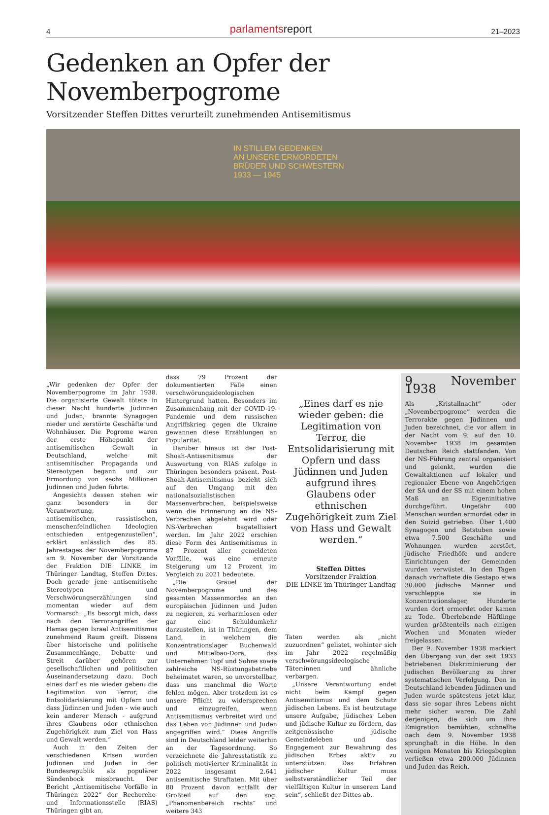4 parlamentsreport 21–2023
Gedenken an Opfer der Novemberpogrome
Vorsitzender Steffen Dittes verurteilt zunehmenden Antisemitismus
IN STILLEM GEDENKEN
AN UNSERE ERMORDETEN
BRÜDER UND SCHWESTERN
1933 — 1945
„Wir gedenken der Opfer der Novemberpogrome im Jahr 1938. Die organisierte Gewalt tötete in dieser Nacht hunderte Jüdinnen und Juden, brannte Synagogen nieder und zerstörte Geschäfte und Wohnhäuser. Die Pogrome waren der erste Höhepunkt der antisemitischen Gewalt in Deutschland, welche mit antisemitischer Propaganda und Stereotypen begann und zur Ermordung von sechs Millionen Jüdinnen und Juden führte.
Angesichts dessen stehen wir ganz besonders in der Verantwortung, uns antisemitischen, rassistischen, menschenfeindlichen Ideologien entschieden entgegenzustellen“, erklärt anlässlich des 85. Jahrestages der Novemberpogrome am 9. November der Vorsitzende der Fraktion DIE LINKE im Thüringer Landtag, Steffen Dittes. Doch gerade jene antisemitische Stereotypen und Verschwörungserzählungen sind momentan wieder auf dem Vormarsch. „Es besorgt mich, dass nach den Terrorangriffen der Hamas gegen Israel Antisemitismus zunehmend Raum greift. Dissens über historische und politische Zusammenhänge, Debatte und Streit darüber gehören zur gesellschaftlichen und politischen Auseinandersetzung dazu. Doch eines darf es nie wieder geben: die Legitimation von Terror, die Entsolidarisierung mit Opfern und dass Jüdinnen und Juden - wie auch kein anderer Mensch - aufgrund ihres Glaubens oder ethnischen Zugehörigkeit zum Ziel von Hass und Gewalt werden.“
Auch in den Zeiten der verschiedenen Krisen wurden Jüdinnen und Juden in der Bundesrepublik als populärer Sündenbock missbraucht. Der Bericht „Antisemitische Vorfälle in Thüringen 2022“ der Recherche- und Informationsstelle (RIAS) Thüringen gibt an,
dass 79 Prozent der dokumentierten Fälle einen verschwörungsideologischen Hintergrund hatten. Besonders im Zusammenhang mit der COVID-19-Pandemie und dem russischen Angriffskrieg gegen die Ukraine gewannen diese Erzählungen an Popularität.
Darüber hinaus ist der Post-Shoah-Antisemitismus der Auswertung von RIAS zufolge in Thüringen besonders präsent. Post-Shoah-Antisemitismus bezieht sich auf den Umgang mit den nationalsozialistischen Massenverbrechen, beispielsweise wenn die Erinnerung an die NS-Verbrechen abgelehnt wird oder NS-Verbrechen bagatellisiert werden. Im Jahr 2022 erschien diese Form des Antisemitismus in 87 Prozent aller gemeldeten Vorfälle, was eine erneute Steigerung um 12 Prozent im Vergleich zu 2021 bedeutete.
„Die Gräuel der Novemberpogrome und des gesamten Massenmordes an den europäischen Jüdinnen und Juden zu negieren, zu verharmlosen oder gar eine Schuldumkehr darzustellen, ist in Thüringen, dem Land, in welchem die Konzentrationslager Buchenwald und Mittelbau-Dora, das Unternehmen Topf und Söhne sowie zahlreiche NS-Rüstungsbetriebe beheimatet waren, so unvorstellbar, dass uns manchmal die Worte fehlen mögen. Aber trotzdem ist es unsere Pflicht zu widersprechen und einzugreifen, wenn Antisemitismus verbreitet wird und das Leben von Jüdinnen und Juden angegriffen wird.“ Diese Angriffe sind in Deutschland leider weiterhin an der Tagesordnung. So verzeichnete die Jahresstatistik zu politisch motivierter Kriminalität in 2022 insgesamt 2.641 antisemitische Straftaten. Mit über 80 Prozent davon entfällt der Großteil auf den sog. „Phänomenbereich rechts“ und weitere 343
„Eines darf es nie wieder geben: die Legitimation von Terror, die Entsolidarisierung mit Opfern und dass Jüdinnen und Juden aufgrund ihres Glaubens oder ethnischen Zugehörigkeit zum Ziel von Hass und Gewalt werden.“
Steffen Dittes
Vorsitzender Fraktion
DIE LINKE im Thüringer Landtag
Taten werden als „nicht zuzuordnen“ gelistet, wohinter sich im Jahr 2022 regelmäßig verschwörungsideologische Täter:innen und ähnliche verbargen.
„Unsere Verantwortung endet nicht beim Kampf gegen Antisemitismus und dem Schutz jüdischen Lebens. Es ist heutzutage unsere Aufgabe, jüdisches Leben und jüdische Kultur zu fördern, das zeitgenössische jüdische Gemeindeleben und das Engagement zur Bewahrung des jüdischen Erbes aktiv zu unterstützen. Das Erfahren jüdischer Kultur muss selbstverständlicher Teil der vielfältigen Kultur in unserem Land sein“, schließt der Dittes ab.
9. November 1938
Als „Kristallnacht“ oder „Novemberpogrome“ werden die Terrorakte gegen Jüdinnen und Juden bezeichnet, die vor allem in der Nacht vom 9. auf den 10. November 1938 im gesamten Deutschen Reich stattfanden. Von der NS-Führung zentral organisiert und gelenkt, wurden die Gewaltaktionen auf lokaler und regionaler Ebene von Angehörigen der SA und der SS mit einem hohen Maß an Eigeninitiative durchgeführt. Ungefähr 400 Menschen wurden ermordet oder in den Suizid getrieben. Über 1.400 Synagogen und Betstuben sowie etwa 7.500 Geschäfte und Wohnungen wurden zerstört, jüdische Friedhöfe und andere Einrichtungen der Gemeinden wurden verwüstet. In den Tagen danach verhaftete die Gestapo etwa 30.000 jüdische Männer und verschleppte sie in Konzentrationslager, Hunderte wurden dort ermordet oder kamen zu Tode. Überlebende Häftlinge wurden größtenteils nach einigen Wochen und Monaten wieder freigelassen.
Der 9. November 1938 markiert den Übergang von der seit 1933 betriebenen Diskriminierung der jüdischen Bevölkerung zu ihrer systematischen Verfolgung. Den in Deutschland lebenden Jüdinnen und Juden wurde spätestens jetzt klar, dass sie sogar ihres Lebens nicht mehr sicher waren. Die Zahl derjenigen, die sich um ihre Emigration bemühten, schnellte nach dem 9. November 1938 sprunghaft in die Höhe. In den wenigen Monaten bis Kriegsbeginn verließen etwa 200.000 Jüdinnen und Juden das Reich.